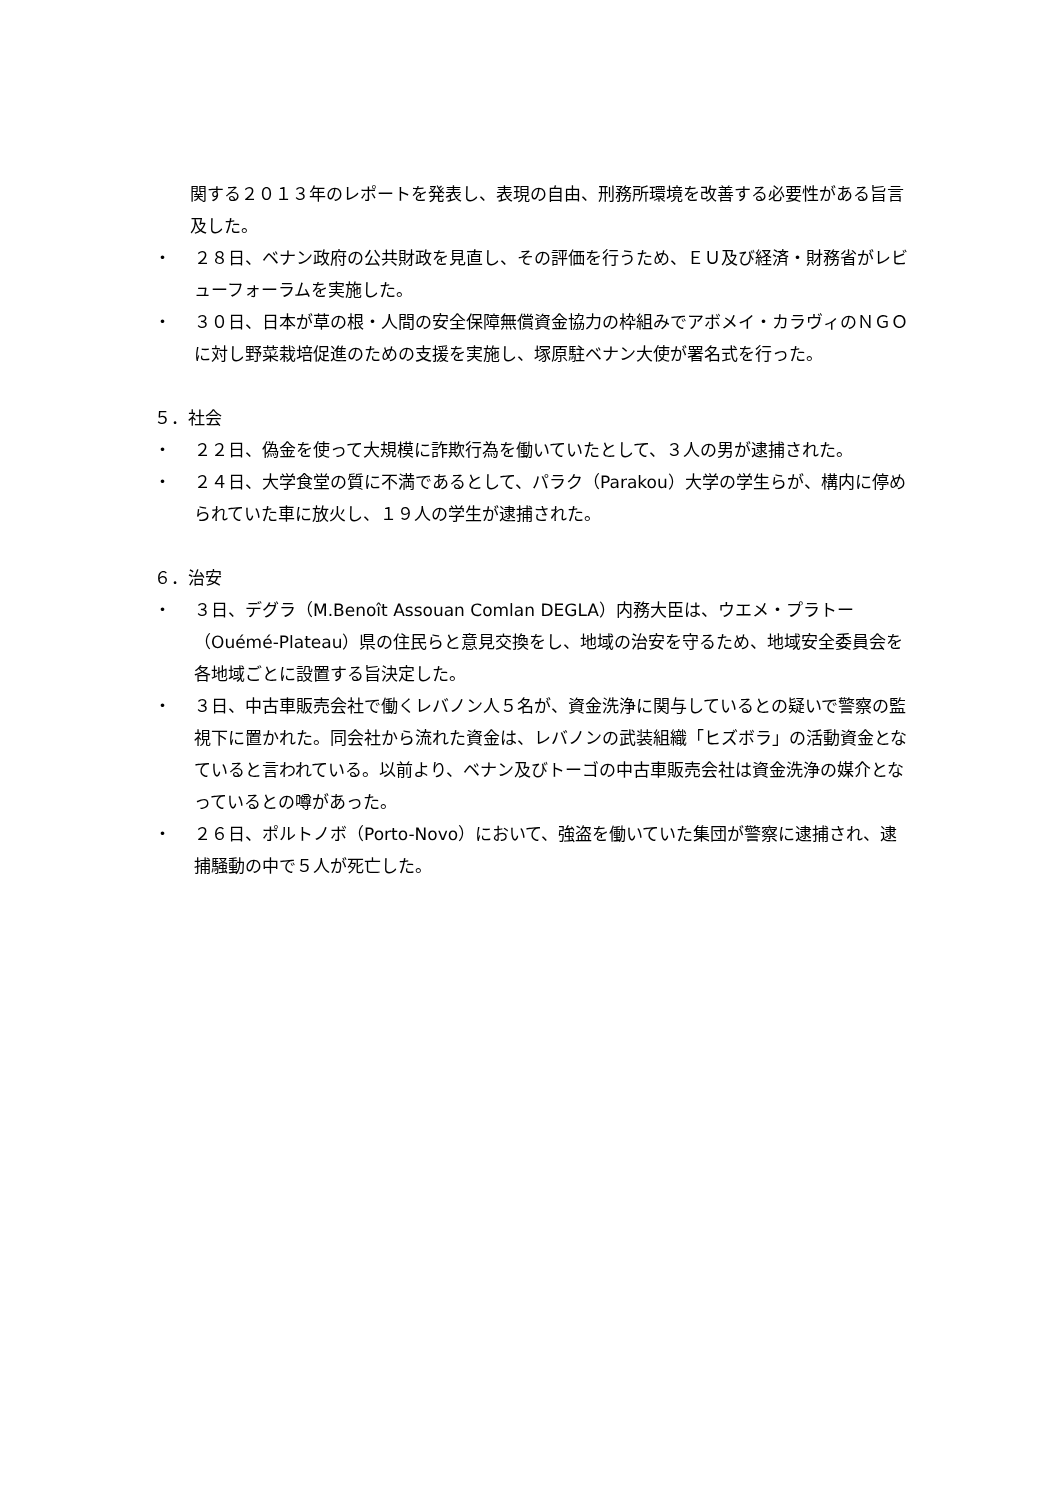関する２０１３年のレポートを発表し、表現の自由、刑務所環境を改善する必要性がある旨言及した。
・ ２８日、ベナン政府の公共財政を見直し、その評価を行うため、ＥＵ及び経済・財務省がレビューフォーラムを実施した。
・ ３０日、日本が草の根・人間の安全保障無償資金協力の枠組みでアボメイ・カラヴィのＮＧＯに対し野菜栽培促進のための支援を実施し、塚原駐ベナン大使が署名式を行った。
５．社会
・ ２２日、偽金を使って大規模に詐欺行為を働いていたとして、３人の男が逮捕された。
・ ２４日、大学食堂の質に不満であるとして、パラク（Parakou）大学の学生らが、構内に停められていた車に放火し、１９人の学生が逮捕された。
６．治安
・ ３日、デグラ（M.Benoît Assouan Comlan DEGLA）内務大臣は、ウエメ・プラトー（Ouémé-Plateau）県の住民らと意見交換をし、地域の治安を守るため、地域安全委員会を各地域ごとに設置する旨決定した。
・ ３日、中古車販売会社で働くレバノン人５名が、資金洗浄に関与しているとの疑いで警察の監視下に置かれた。同会社から流れた資金は、レバノンの武装組織「ヒズボラ」の活動資金となていると言われている。以前より、ベナン及びトーゴの中古車販売会社は資金洗浄の媒介となっているとの噂があった。
・ ２６日、ポルトノボ（Porto-Novo）において、強盗を働いていた集団が警察に逮捕され、逮捕騒動の中で５人が死亡した。